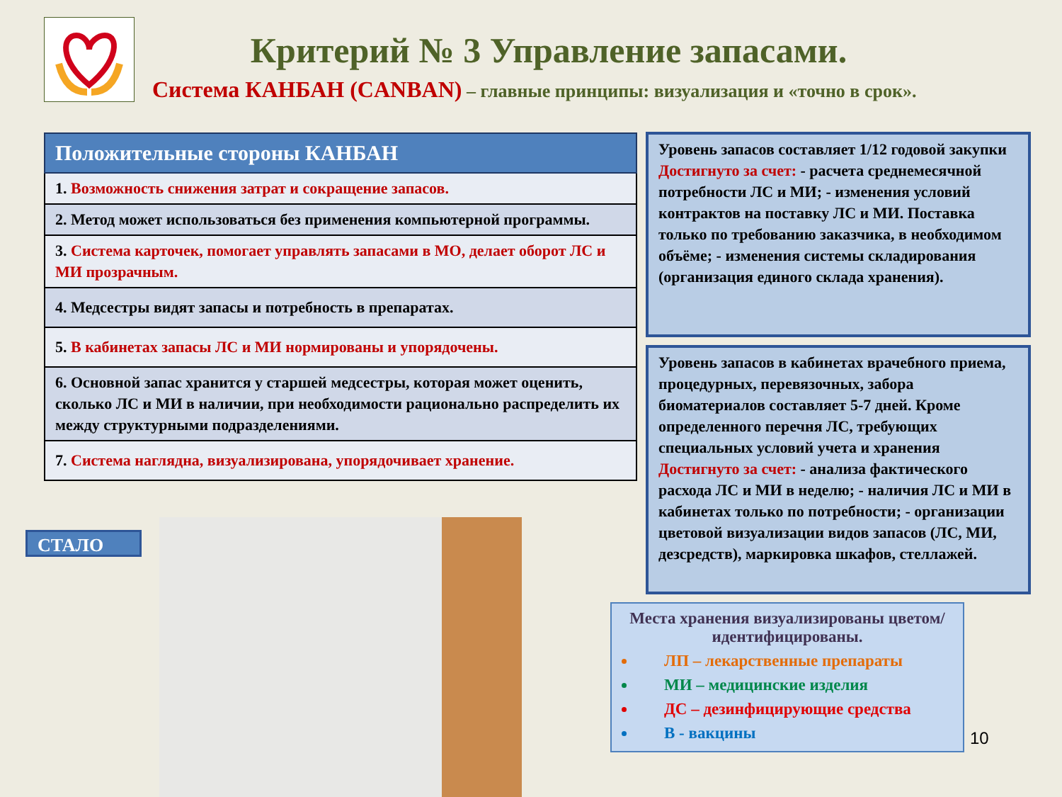Критерий № 3 Управление запасами.
Система КАНБАН (CANBAN) – главные принципы: визуализация и «точно в срок».
| Положительные стороны КАНБАН |
| --- |
| 1. Возможность снижения затрат и сокращение запасов. |
| 2. Метод может использоваться без применения компьютерной программы. |
| 3. Система карточек, помогает управлять запасами в МО, делает оборот ЛС и МИ прозрачным. |
| 4. Медсестры видят запасы и потребность в препаратах. |
| 5. В кабинетах запасы ЛС и МИ нормированы и упорядочены. |
| 6. Основной запас хранится у старшей медсестры, которая может оценить, сколько ЛС и МИ в наличии, при необходимости рационально распределить их между структурными подразделениями. |
| 7. Система наглядна, визуализирована, упорядочивает хранение. |
Уровень запасов составляет 1/12 годовой закупки
Достигнуто за счет: - расчета среднемесячной потребности ЛС и МИ; - изменения условий контрактов на поставку ЛС и МИ. Поставка только по требованию заказчика, в необходимом объёме; - изменения системы складирования (организация единого склада хранения).
Уровень запасов в кабинетах врачебного приема, процедурных, перевязочных, забора биоматериалов составляет 5-7 дней. Кроме определенного перечня ЛС, требующих специальных условий учета и хранения Достигнуто за счет: - анализа фактического расхода ЛС и МИ в неделю; - наличия ЛС и МИ в кабинетах только по потребности; - организации цветовой визуализации видов запасов (ЛС, МИ, дезсредств), маркировка шкафов, стеллажей.
СТАЛО
Места хранения визуализированы цветом/ идентифицированы.
ЛП – лекарственные препараты
МИ – медицинские изделия
ДС – дезинфицирующие средства
В - вакцины
10